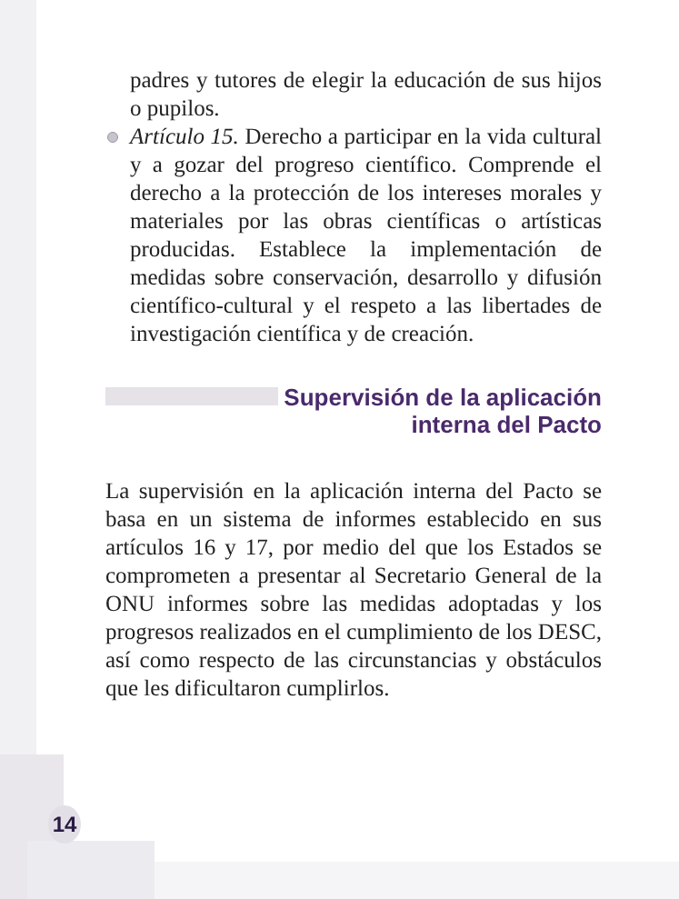padres y tutores de elegir la educación de sus hijos o pupilos.
Artículo 15. Derecho a participar en la vida cultural y a gozar del progreso científico. Comprende el derecho a la protección de los intereses morales y materiales por las obras científicas o artísticas producidas. Establece la implementación de medidas sobre conservación, desarrollo y difusión científico-cultural y el respeto a las libertades de investigación científica y de creación.
Supervisión de la aplicación
interna del Pacto
La supervisión en la aplicación interna del Pacto se basa en un sistema de informes establecido en sus artículos 16 y 17, por medio del que los Estados se comprometen a presentar al Secretario General de la ONU informes sobre las medidas adoptadas y los progresos realizados en el cumplimiento de los DESC, así como respecto de las circunstancias y obstáculos que les dificultaron cumplirlos.
14